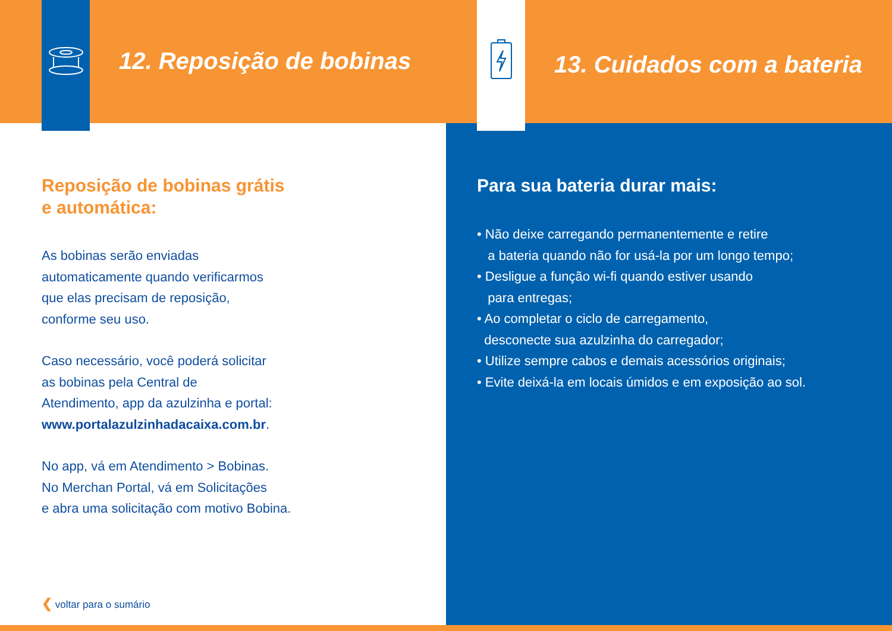12. Reposição de bobinas
Reposição de bobinas grátis
e automática:
As bobinas serão enviadas
automaticamente quando verificarmos
que elas precisam de reposição,
conforme seu uso.
Caso necessário, você poderá solicitar
as bobinas pela Central de
Atendimento, app da azulzinha e portal:
www.portalazulzinhadacaixa.com.br.
No app, vá em Atendimento > Bobinas.
No Merchan Portal, vá em Solicitações
e abra uma solicitação com motivo Bobina.
❮ voltar para o sumário
13. Cuidados com a bateria
Para sua bateria durar mais:
• Não deixe carregando permanentemente e retire
a bateria quando não for usá-la por um longo tempo;
• Desligue a função wi-fi quando estiver usando
para entregas;
• Ao completar o ciclo de carregamento,
desconecte sua azulzinha do carregador;
• Utilize sempre cabos e demais acessórios originais;
• Evite deixá-la em locais úmidos e em exposição ao sol.